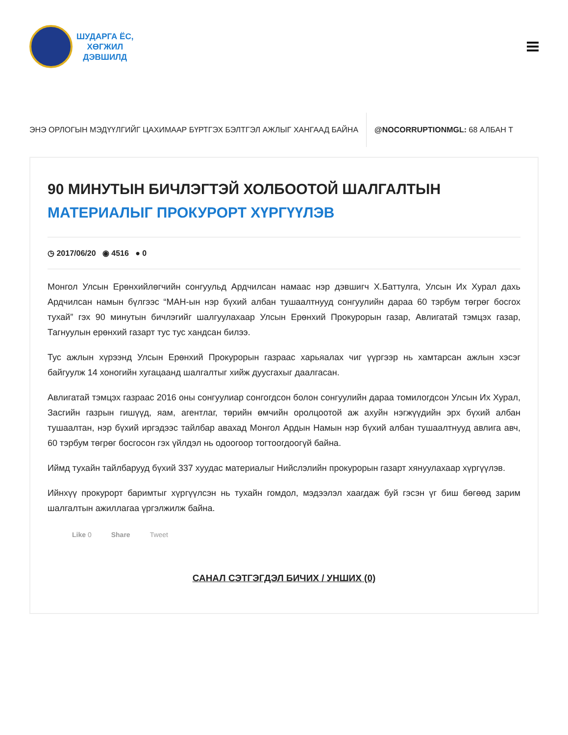ШУДАРГА ЁС,
ХӨГЖИЛ
ДЭВШИЛД
ЭНЭ ОРЛОГЫН МЭДҮҮЛГИЙГ ЦАХИМААР БҮРТГЭХ БЭЛТГЭЛ АЖЛЫГ ХАНГААД БАЙНА
@NOCORRUPTIONMGL: 68 АЛБАН Т
90 МИНУТЫН БИЧЛЭГТЭЙ ХОЛБООТОЙ ШАЛГАЛТЫН
МАТЕРИАЛЫГ ПРОКУРОРТ ХҮРГҮҮЛЭВ
◷ 2017/06/20 ◉ 4516 ● 0
Монгол Улсын Ерөнхийлөгчийн сонгуульд Ардчилсан намаас нэр дэвшигч Х.Баттулга, Улсын Их Хурал дахь Ардчилсан намын бүлгээс “МАН-ын нэр бүхий албан тушаалтнууд сонгуулийн дараа 60 тэрбум төгрөг босгох тухай” гэх 90 минутын бичлэгийг шалгуулахаар Улсын Ерөнхий Прокурорын газар, Авлигатай тэмцэх газар, Тагнуулын ерөнхий газарт тус тус хандсан билээ.
Тус ажлын хүрээнд Улсын Ерөнхий Прокурорын газраас харьяалах чиг үүргээр нь хамтарсан ажлын хэсэг байгуулж 14 хоногийн хугацаанд шалгалтыг хийж дуусгахыг даалгасан.
Авлигатай тэмцэх газраас 2016 оны сонгуулиар сонгогдсон болон сонгуулийн дараа томилогдсон Улсын Их Хурал, Засгийн газрын гишүүд, яам, агентлаг, төрийн өмчийн оролцоотой аж ахуйн нэгжүүдийн эрх бүхий албан тушаалтан, нэр бүхий иргэдээс тайлбар авахад Монгол Ардын Намын нэр бүхий албан тушаалтнууд авлига авч, 60 тэрбум төгрөг босгосон гэх үйлдэл нь одоогоор тогтоогдоогүй байна.
Иймд тухайн тайлбарууд бүхий 337 хуудас материалыг Нийслэлийн прокурорын газарт хянуулахаар хүргүүлэв.
Ийнхүү прокурорт баримтыг хүргүүлсэн нь тухайн гомдол, мэдээлэл хаагдаж буй гэсэн үг биш бөгөөд зарим шалгалтын ажиллагаа үргэлжилж байна.
Like 0 Share Tweet
САНАЛ СЭТГЭГДЭЛ БИЧИХ / УНШИХ (0)